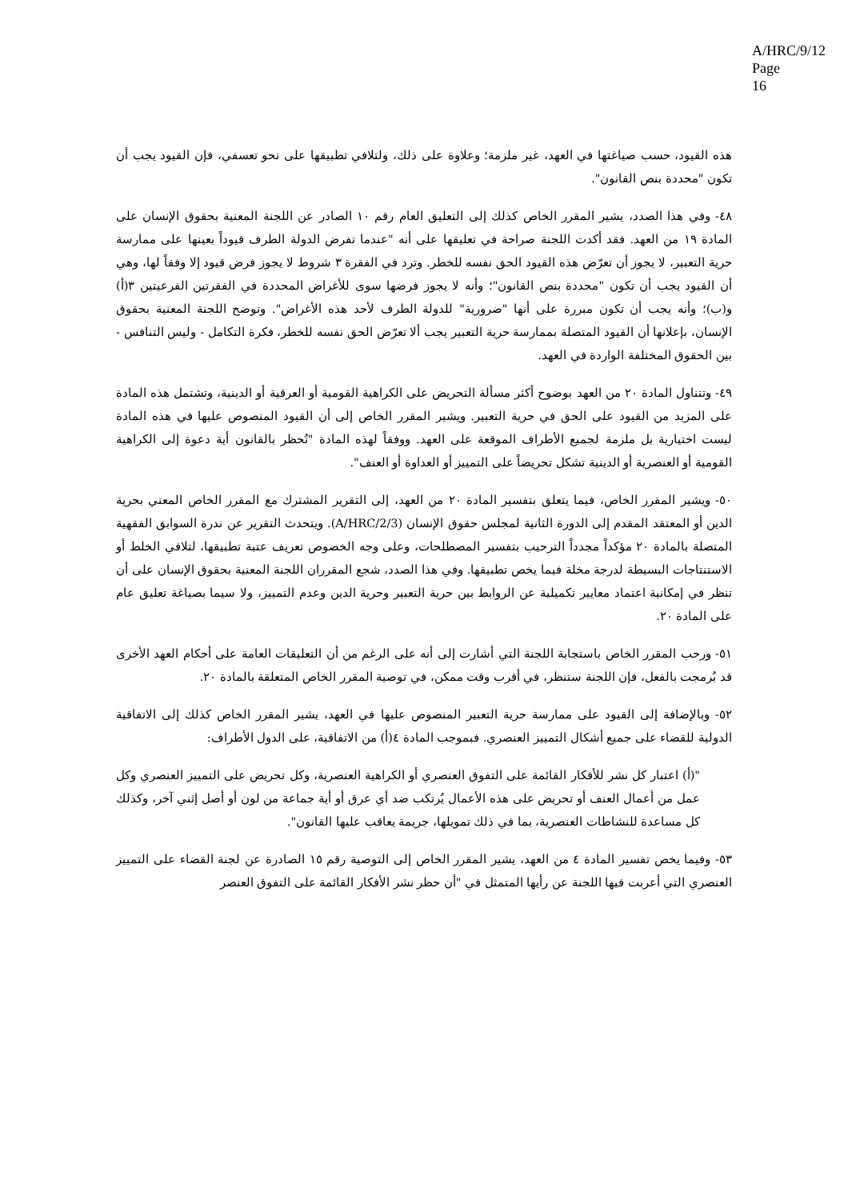A/HRC/9/12
Page 16
هذه القيود، حسب صياغتها في العهد، غير ملزمة؛ وعلاوة على ذلك، ولتلافي تطبيقها على نحو تعسفي، فإن القيود يجب أن تكون "محددة بنص القانون".
٤٨- وفي هذا الصدد، يشير المقرر الخاص كذلك إلى التعليق العام رقم ١٠ الصادر عن اللجنة المعنية بحقوق الإنسان على المادة ١٩ من العهد. فقد أكدت اللجنة صراحة في تعليقها على أنه "عندما تفرض الدولة الطرف قيوداً بعينها على ممارسة حرية التعبير، لا يجوز أن تعرّض هذه القيود الحق نفسه للخطر. وترد في الفقرة ٣ شروط لا يجوز فرض قيود إلا وفقاً لها، وهي أن القيود يجب أن تكون "محددة بنص القانون"؛ وأنه لا يجوز فرضها سوى للأغراض المحددة في الفقرتين الفرعيتين ٣(أ) و(ب)؛ وأنه يجب أن تكون مبررة على أنها "ضرورية" للدولة الطرف لأحد هذه الأغراض". وتوضح اللجنة المعنية بحقوق الإنسان، بإعلانها أن القيود المتصلة بممارسة حرية التعبير يجب ألا تعرّض الحق نفسه للخطر، فكرة التكامل - وليس التنافس - بين الحقوق المختلفة الواردة في العهد.
٤٩- وتتناول المادة ٢٠ من العهد بوضوح أكثر مسألة التحريض على الكراهية القومية أو العرقية أو الدينية، وتشتمل هذه المادة على المزيد من القيود على الحق في حرية التعبير. ويشير المقرر الخاص إلى أن القيود المنصوص عليها في هذه المادة ليست اختيارية بل ملزمة لجميع الأطراف الموقعة على العهد. ووفقاً لهذه المادة "تُحظر بالقانون أية دعوة إلى الكراهية القومية أو العنصرية أو الدينية تشكل تحريضاً على التمييز أو العداوة أو العنف".
٥٠- ويشير المقرر الخاص، فيما يتعلق بتفسير المادة ٢٠ من العهد، إلى التقرير المشترك مع المقرر الخاص المعني بحرية الدين أو المعتقد المقدم إلى الدورة الثانية لمجلس حقوق الإنسان (A/HRC/2/3). ويتحدث التقرير عن ندرة السوابق الفقهية المتصلة بالمادة ٢٠ مؤكداً مجدداً الترحيب بتفسير المصطلحات، وعلى وجه الخصوص تعريف عتبة تطبيقها، لتلافي الخلط أو الاستنتاجات البسيطة لدرجة مخلة فيما يخص تطبيقها. وفي هذا الصدد، شجع المقرران اللجنة المعنية بحقوق الإنسان على أن تنظر في إمكانية اعتماد معايير تكميلية عن الروابط بين حرية التعبير وحرية الدين وعدم التمييز، ولا سيما بصياغة تعليق عام على المادة ٢٠.
٥١- ورحب المقرر الخاص باستجابة اللجنة التي أشارت إلى أنه على الرغم من أن التعليقات العامة على أحكام العهد الأخرى قد بُرمجت بالفعل، فإن اللجنة ستنظر، في أقرب وقت ممكن، في توصية المقرر الخاص المتعلقة بالمادة ٢٠.
٥٢- وبالإضافة إلى القيود على ممارسة حرية التعبير المنصوص عليها في العهد، يشير المقرر الخاص كذلك إلى الاتفاقية الدولية للقضاء على جميع أشكال التمييز العنصري. فبموجب المادة ٤(أ) من الاتفاقية، على الدول الأطراف:
"(أ) اعتبار كل نشر للأفكار القائمة على التفوق العنصري أو الكراهية العنصرية، وكل تحريض على التمييز العنصري وكل عمل من أعمال العنف أو تحريض على هذه الأعمال يُرتكب ضد أي عرق أو أية جماعة من لون أو أصل إثني آخر، وكذلك كل مساعدة للنشاطات العنصرية، بما في ذلك تمويلها، جريمة يعاقب عليها القانون".
٥٣- وفيما يخص تفسير المادة ٤ من العهد، يشير المقرر الخاص إلى التوصية رقم ١٥ الصادرة عن لجنة القضاء على التمييز العنصري التي أعربت فيها اللجنة عن رأيها المتمثل في "أن حظر نشر الأفكار القائمة على التفوق العنصر